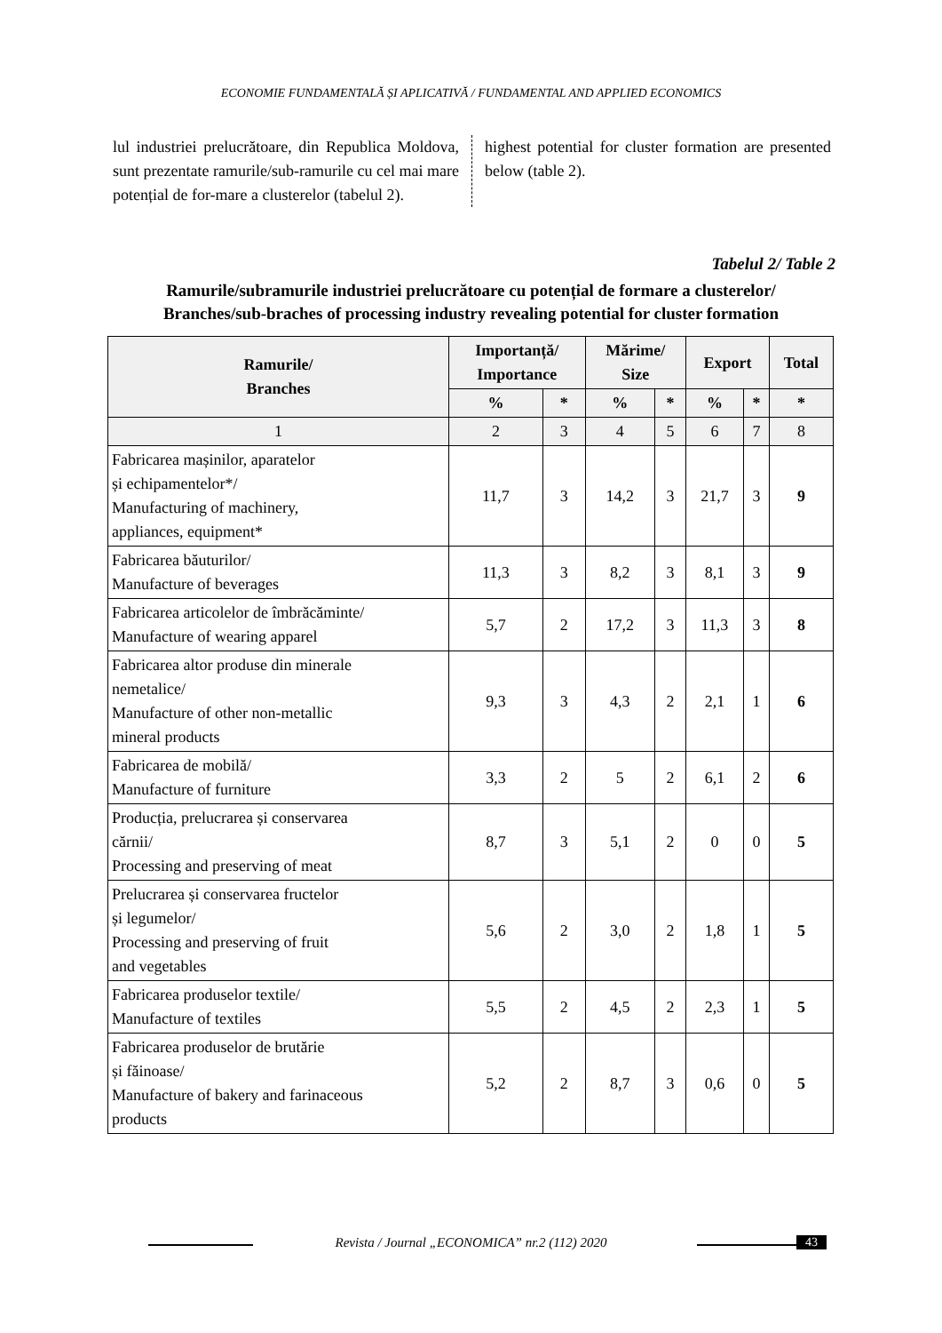ECONOMIE FUNDAMENTALĂ ȘI APLICATIVĂ / FUNDAMENTAL AND APPLIED ECONOMICS
lul industriei prelucrătoare, din Republica Moldova, sunt prezentate ramurile/sub-ramurile cu cel mai mare potențial de for-mare a clusterelor (tabelul 2).
highest potential for cluster formation are presented below (table 2).
Tabelul 2/ Table 2
Ramurile/subramurile industriei prelucrătoare cu potențial de formare a clusterelor/
Branches/sub-braches of processing industry revealing potential for cluster formation
| Ramurile/ Branches | Importanță/ Importance | | Mărime/ Size | | Export | | Total |
| --- | --- | --- | --- | --- | --- | --- | --- |
| | % | * | % | * | % | * | * |
| 1 | 2 | 3 | 4 | 5 | 6 | 7 | 8 |
| Fabricarea mașinilor, aparatelor și echipamentelor*/ Manufacturing of machinery, appliances, equipment* | 11,7 | 3 | 14,2 | 3 | 21,7 | 3 | 9 |
| Fabricarea băuturilor/ Manufacture of beverages | 11,3 | 3 | 8,2 | 3 | 8,1 | 3 | 9 |
| Fabricarea articolelor de îmbrăcăminte/ Manufacture of wearing apparel | 5,7 | 2 | 17,2 | 3 | 11,3 | 3 | 8 |
| Fabricarea altor produse din minerale nemetalice/ Manufacture of other non-metallic mineral products | 9,3 | 3 | 4,3 | 2 | 2,1 | 1 | 6 |
| Fabricarea de mobilă/ Manufacture of furniture | 3,3 | 2 | 5 | 2 | 6,1 | 2 | 6 |
| Producția, prelucrarea și conservarea cărnii/ Processing and preserving of meat | 8,7 | 3 | 5,1 | 2 | 0 | 0 | 5 |
| Prelucrarea și conservarea fructelor și legumelor/ Processing and preserving of fruit and vegetables | 5,6 | 2 | 3,0 | 2 | 1,8 | 1 | 5 |
| Fabricarea produselor textile/ Manufacture of textiles | 5,5 | 2 | 4,5 | 2 | 2,3 | 1 | 5 |
| Fabricarea produselor de brutărie și făinoase/ Manufacture of bakery and farinaceous products | 5,2 | 2 | 8,7 | 3 | 0,6 | 0 | 5 |
Revista / Journal „ECONOMICA” nr.2 (112) 2020 43